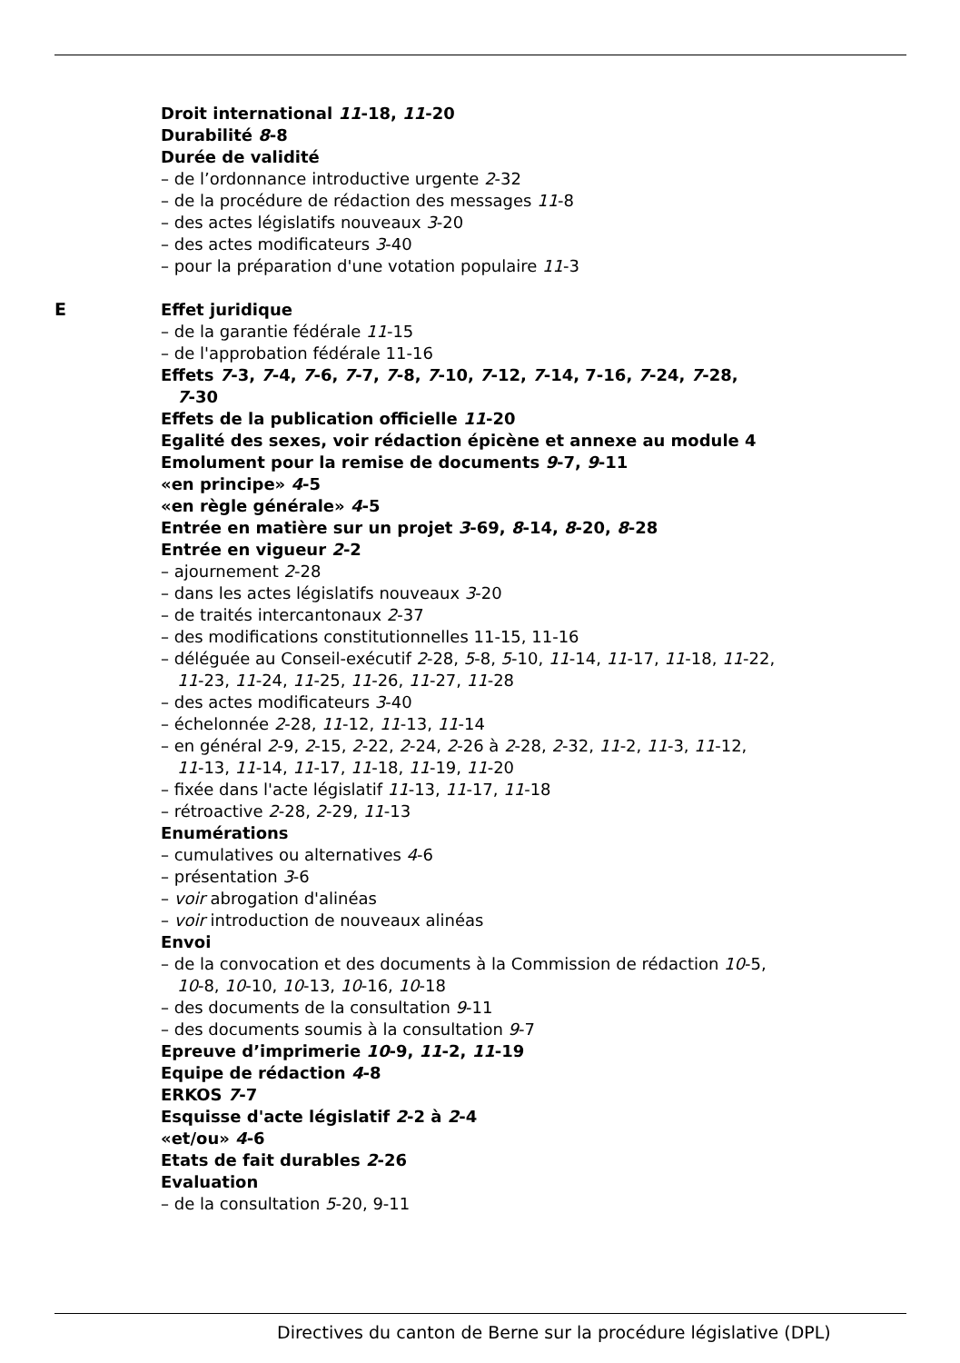Droit international 11-18, 11-20
Durabilité 8-8
Durée de validité
– de l’ordonnance introductive urgente 2-32
– de la procédure de rédaction des messages 11-8
– des actes législatifs nouveaux 3-20
– des actes modificateurs 3-40
– pour la préparation d'une votation populaire 11-3
E
Effet juridique
– de la garantie fédérale 11-15
– de l'approbation fédérale 11-16
Effets 7-3, 7-4, 7-6, 7-7, 7-8, 7-10, 7-12, 7-14, 7-16, 7-24, 7-28,
7-30
Effets de la publication officielle 11-20
Egalité des sexes, voir rédaction épicène et annexe au module 4
Emolument pour la remise de documents 9-7, 9-11
«en principe» 4-5
«en règle générale» 4-5
Entrée en matière sur un projet 3-69, 8-14, 8-20, 8-28
Entrée en vigueur 2-2
– ajournement 2-28
– dans les actes législatifs nouveaux 3-20
– de traités intercantonaux 2-37
– des modifications constitutionnelles 11-15, 11-16
– déléguée au Conseil-exécutif 2-28, 5-8, 5-10, 11-14, 11-17, 11-18, 11-22,
11-23, 11-24, 11-25, 11-26, 11-27, 11-28
– des actes modificateurs 3-40
– échelonnée 2-28, 11-12, 11-13, 11-14
– en général 2-9, 2-15, 2-22, 2-24, 2-26 à 2-28, 2-32, 11-2, 11-3, 11-12,
11-13, 11-14, 11-17, 11-18, 11-19, 11-20
– fixée dans l'acte législatif 11-13, 11-17, 11-18
– rétroactive 2-28, 2-29, 11-13
Enumérations
– cumulatives ou alternatives 4-6
– présentation 3-6
– voir abrogation d'alinéas
– voir introduction de nouveaux alinéas
Envoi
– de la convocation et des documents à la Commission de rédaction 10-5,
10-8, 10-10, 10-13, 10-16, 10-18
– des documents de la consultation 9-11
– des documents soumis à la consultation 9-7
Epreuve d’imprimerie 10-9, 11-2, 11-19
Equipe de rédaction 4-8
ERKOS 7-7
Esquisse d'acte législatif 2-2 à 2-4
«et/ou» 4-6
Etats de fait durables 2-26
Evaluation
– de la consultation 5-20, 9-11
Directives du canton de Berne sur la procédure législative (DPL)